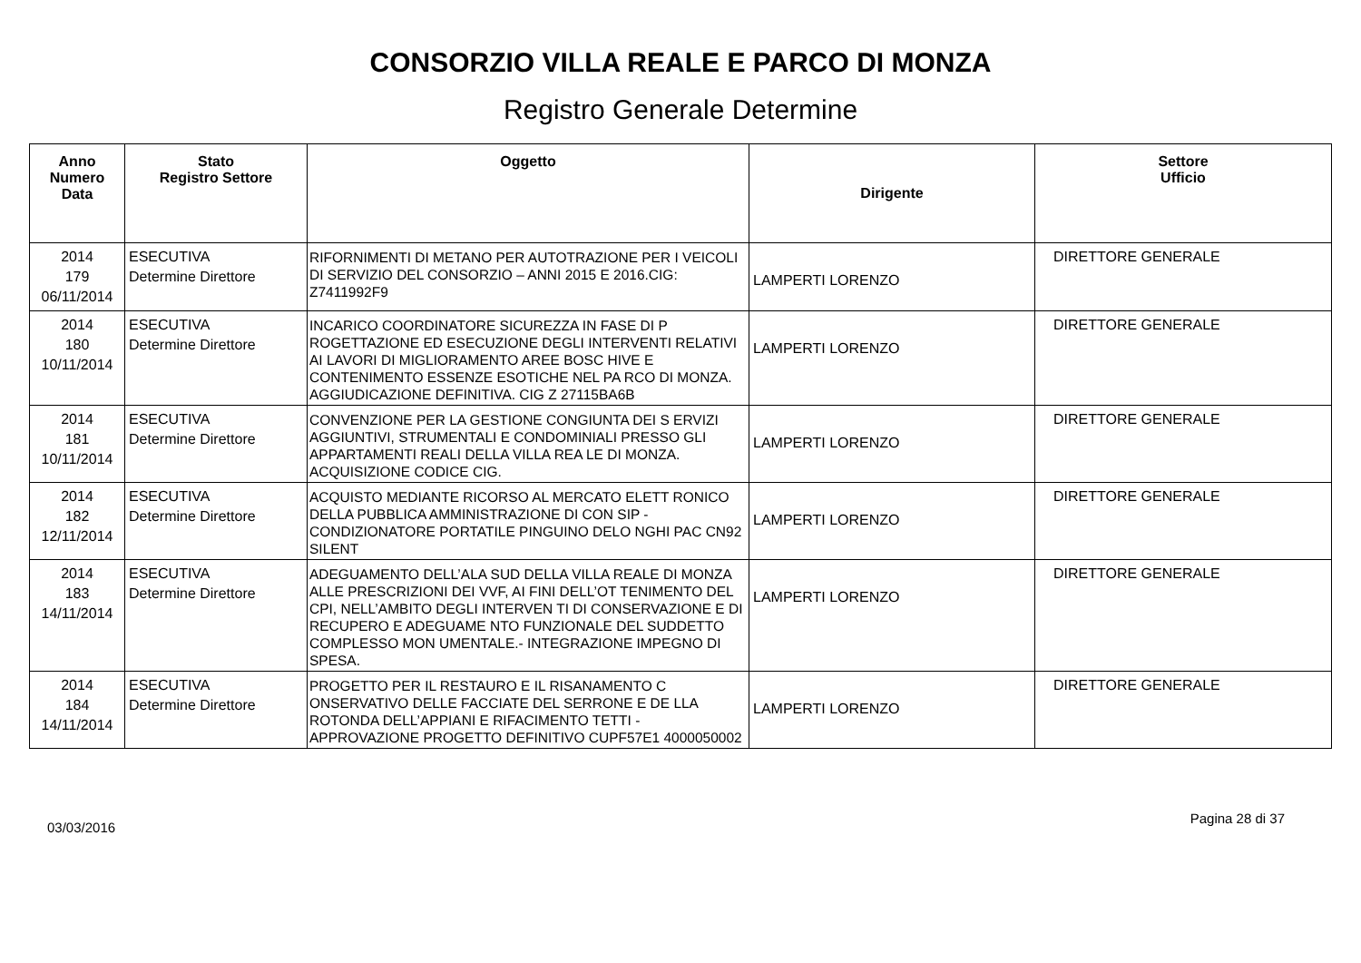CONSORZIO VILLA REALE E PARCO DI MONZA
Registro Generale Determine
| Anno Numero Data | Stato Registro Settore | Oggetto | Dirigente | Settore Ufficio |
| --- | --- | --- | --- | --- |
| 2014 179 06/11/2014 | ESECUTIVA Determine Direttore | RIFORNIMENTI DI METANO PER AUTOTRAZIONE PER I VEICOLI DI SERVIZIO DEL CONSORZIO – ANNI 2015 E 2016.CIG: Z7411992F9 | LAMPERTI LORENZO | DIRETTORE GENERALE |
| 2014 180 10/11/2014 | ESECUTIVA Determine Direttore | INCARICO COORDINATORE SICUREZZA IN FASE DI P ROGETTAZIONE ED ESECUZIONE DEGLI INTERVENTI RELATIVI AI LAVORI DI MIGLIORAMENTO AREE BOSC HIVE E CONTENIMENTO ESSENZE ESOTICHE NEL PA RCO DI MONZA. AGGIUDICAZIONE DEFINITIVA. CIG Z 27115BA6B | LAMPERTI LORENZO | DIRETTORE GENERALE |
| 2014 181 10/11/2014 | ESECUTIVA Determine Direttore | CONVENZIONE PER LA GESTIONE CONGIUNTA DEI S ERVIZI AGGIUNTIVI, STRUMENTALI E CONDOMINIALI PRESSO GLI APPARTAMENTI REALI DELLA VILLA REA LE DI MONZA. ACQUISIZIONE CODICE CIG. | LAMPERTI LORENZO | DIRETTORE GENERALE |
| 2014 182 12/11/2014 | ESECUTIVA Determine Direttore | ACQUISTO MEDIANTE RICORSO AL MERCATO ELETT RONICO DELLA PUBBLICA AMMINISTRAZIONE DI CON SIP - CONDIZIONATORE PORTATILE PINGUINO DELO NGHI PAC CN92 SILENT | LAMPERTI LORENZO | DIRETTORE GENERALE |
| 2014 183 14/11/2014 | ESECUTIVA Determine Direttore | ADEGUAMENTO DELL’ALA SUD DELLA VILLA REALE DI MONZA ALLE PRESCRIZIONI DEI VVF, AI FINI DELL’OT TENIMENTO DEL CPI, NELL’AMBITO DEGLI INTERVEN TI DI CONSERVAZIONE E DI RECUPERO E ADEGUAME NTO FUNZIONALE DEL SUDDETTO COMPLESSO MON UMENTALE.- INTEGRAZIONE IMPEGNO DI SPESA. | LAMPERTI LORENZO | DIRETTORE GENERALE |
| 2014 184 14/11/2014 | ESECUTIVA Determine Direttore | PROGETTO PER IL RESTAURO E IL RISANAMENTO C ONSERVATIVO DELLE FACCIATE DEL SERRONE E DE LLA ROTONDA DELL’APPIANI E RIFACIMENTO TETTI - APPROVAZIONE PROGETTO DEFINITIVO CUPF57E1 4000050002 | LAMPERTI LORENZO | DIRETTORE GENERALE |
03/03/2016 Pagina 28 di 37